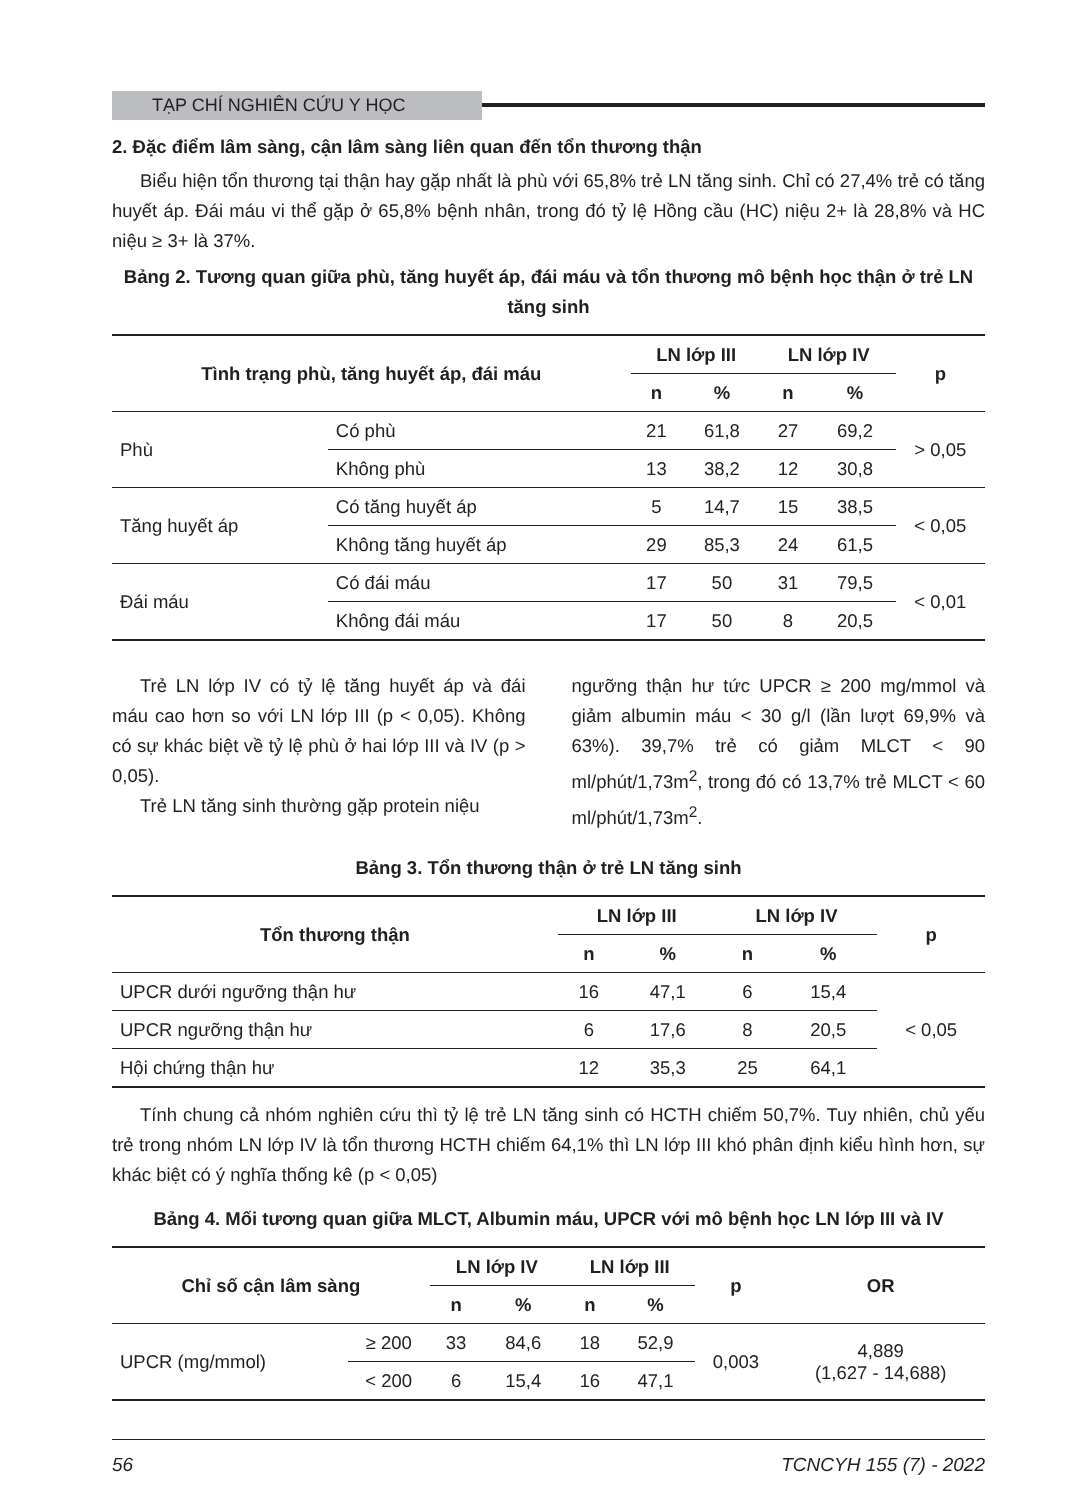TẠP CHÍ NGHIÊN CỨU Y HỌC
2. Đặc điểm lâm sàng, cận lâm sàng liên quan đến tổn thương thận
Biểu hiện tổn thương tại thận hay gặp nhất là phù với 65,8% trẻ LN tăng sinh. Chỉ có 27,4% trẻ có tăng huyết áp. Đái máu vi thể gặp ở 65,8% bệnh nhân, trong đó tỷ lệ Hồng cầu (HC) niệu 2+ là 28,8% và HC niệu ≥ 3+ là 37%.
Bảng 2. Tương quan giữa phù, tăng huyết áp, đái máu và tổn thương mô bệnh học thận ở trẻ LN tăng sinh
| Tình trạng phù, tăng huyết áp, đái máu | | LN lớp III | | LN lớp IV | | p |
| --- | --- | --- | --- | --- | --- | --- |
| | | n | % | n | % | |
| Phù | Có phù | 21 | 61,8 | 27 | 69,2 | > 0,05 |
| | Không phù | 13 | 38,2 | 12 | 30,8 | |
| Tăng huyết áp | Có tăng huyết áp | 5 | 14,7 | 15 | 38,5 | < 0,05 |
| | Không tăng huyết áp | 29 | 85,3 | 24 | 61,5 | |
| Đái máu | Có đái máu | 17 | 50 | 31 | 79,5 | < 0,01 |
| | Không đái máu | 17 | 50 | 8 | 20,5 | |
Trẻ LN lớp IV có tỷ lệ tăng huyết áp và đái máu cao hơn so với LN lớp III (p < 0,05). Không có sự khác biệt về tỷ lệ phù ở hai lớp III và IV (p > 0,05).
Trẻ LN tăng sinh thường gặp protein niệu
ngưỡng thận hư tức UPCR ≥ 200 mg/mmol và giảm albumin máu < 30 g/l (lần lượt 69,9% và 63%). 39,7% trẻ có giảm MLCT < 90 ml/phút/1,73m<sup>2</sup>, trong đó có 13,7% trẻ MLCT < 60 ml/phút/1,73m<sup>2</sup>.
Bảng 3. Tổn thương thận ở trẻ LN tăng sinh
| Tổn thương thận | LN lớp III | | LN lớp IV | | p |
| --- | --- | --- | --- | --- | --- |
| | n | % | n | % | |
| UPCR dưới ngưỡng thận hư | 16 | 47,1 | 6 | 15,4 | < 0,05 |
| UPCR ngưỡng thận hư | 6 | 17,6 | 8 | 20,5 | |
| Hội chứng thận hư | 12 | 35,3 | 25 | 64,1 | |
Tính chung cả nhóm nghiên cứu thì tỷ lệ trẻ LN tăng sinh có HCTH chiếm 50,7%. Tuy nhiên, chủ yếu trẻ trong nhóm LN lớp IV là tổn thương HCTH chiếm 64,1% thì LN lớp III khó phân định kiểu hình hơn, sự khác biệt có ý nghĩa thống kê (p < 0,05)
Bảng 4. Mối tương quan giữa MLCT, Albumin máu, UPCR với mô bệnh học LN lớp III và IV
| Chỉ số cận lâm sàng | | LN lớp IV | | LN lớp III | | p | OR |
| --- | --- | --- | --- | --- | --- | --- | --- |
| | | n | % | n | % | | |
| UPCR (mg/mmol) | ≥ 200 | 33 | 84,6 | 18 | 52,9 | 0,003 | 4,889 (1,627 - 14,688) |
| | < 200 | 6 | 15,4 | 16 | 47,1 | | |
56 TCNCYH 155 (7) - 2022